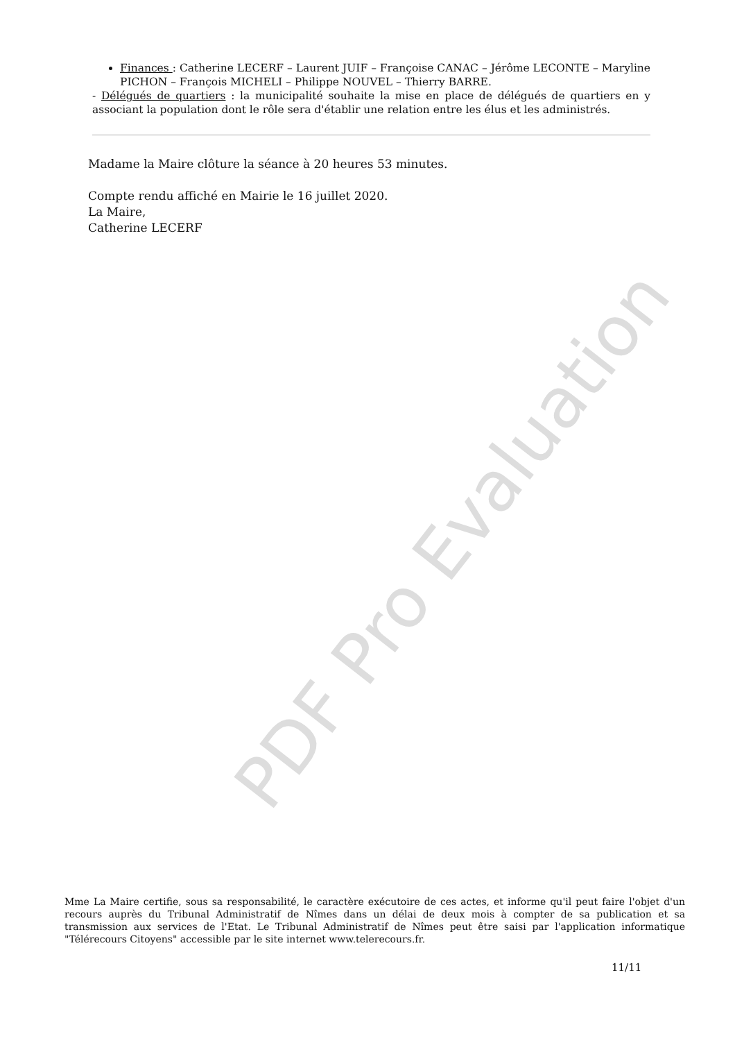Finances : Catherine LECERF – Laurent JUIF – Françoise CANAC – Jérôme LECONTE – Maryline PICHON – François MICHELI – Philippe NOUVEL – Thierry BARRE.
- Délégués de quartiers : la municipalité souhaite la mise en place de délégués de quartiers en y associant la population dont le rôle sera d'établir une relation entre les élus et les administrés.
Madame la Maire clôture la séance à 20 heures 53 minutes.
Compte rendu affiché en Mairie le 16 juillet 2020.
La Maire,
Catherine LECERF
PDF Pro Evaluation
Mme La Maire certifie, sous sa responsabilité, le caractère exécutoire de ces actes, et informe qu'il peut faire l'objet d'un recours auprès du Tribunal Administratif de Nîmes dans un délai de deux mois à compter de sa publication et sa transmission aux services de l'Etat. Le Tribunal Administratif de Nîmes peut être saisi par l'application informatique "Télérecours Citoyens" accessible par le site internet www.telerecours.fr.
11/11